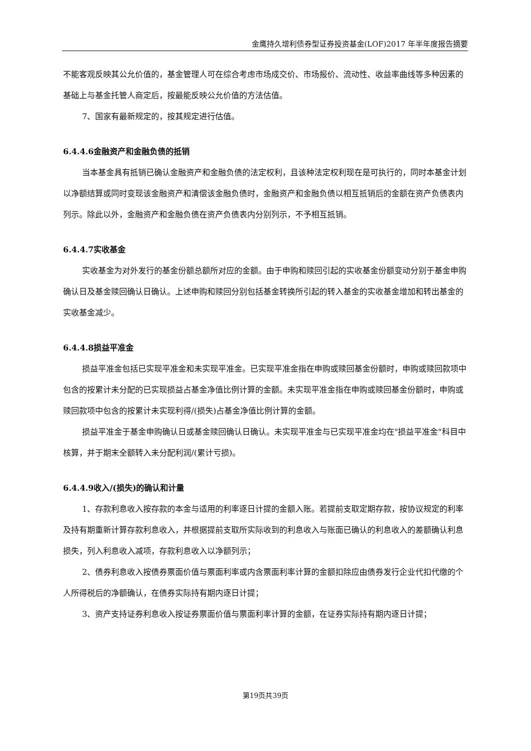金鹰持久增利债券型证券投资基金(LOF)2017 年半年度报告摘要
不能客观反映其公允价值的，基金管理人可在综合考虑市场成交价、市场报价、流动性、收益率曲线等多种因素的基础上与基金托管人商定后，按最能反映公允价值的方法估值。
7、国家有最新规定的，按其规定进行估值。
6.4.4.6金融资产和金融负债的抵销
当本基金具有抵销已确认金融资产和金融负债的法定权利，且该种法定权利现在是可执行的，同时本基金计划以净额结算或同时变现该金融资产和清偿该金融负债时，金融资产和金融负债以相互抵销后的金额在资产负债表内列示。除此以外，金融资产和金融负债在资产负债表内分别列示，不予相互抵销。
6.4.4.7实收基金
实收基金为对外发行的基金份额总额所对应的金额。由于申购和赎回引起的实收基金份额变动分别于基金申购确认日及基金赎回确认日确认。上述申购和赎回分别包括基金转换所引起的转入基金的实收基金增加和转出基金的实收基金减少。
6.4.4.8损益平准金
损益平准金包括已实现平准金和未实现平准金。已实现平准金指在申购或赎回基金份额时，申购或赎回款项中包含的按累计未分配的已实现损益占基金净值比例计算的金额。未实现平准金指在申购或赎回基金份额时，申购或赎回款项中包含的按累计未实现利得/(损失)占基金净值比例计算的金额。
损益平准金于基金申购确认日或基金赎回确认日确认。未实现平准金与已实现平准金均在"损益平准金"科目中核算，并于期末全额转入未分配利润/(累计亏损)。
6.4.4.9收入/(损失)的确认和计量
1、存款利息收入按存款的本金与适用的利率逐日计提的金额入账。若提前支取定期存款，按协议规定的利率及持有期重新计算存款利息收入，并根据提前支取所实际收到的利息收入与账面已确认的利息收入的差额确认利息损失，列入利息收入减项，存款利息收入以净额列示；
2、债券利息收入按债券票面价值与票面利率或内含票面利率计算的金额扣除应由债券发行企业代扣代缴的个人所得税后的净额确认，在债券实际持有期内逐日计提；
3、资产支持证券利息收入按证券票面价值与票面利率计算的金额，在证券实际持有期内逐日计提；
第19页共39页